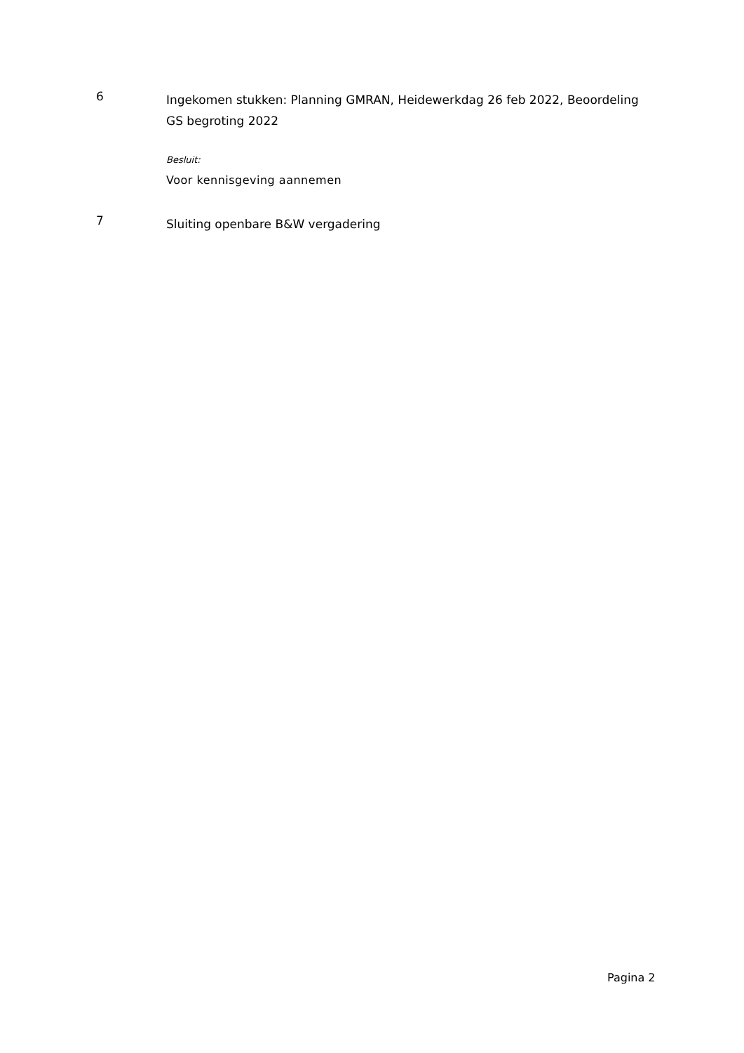6
Ingekomen stukken: Planning GMRAN, Heidewerkdag 26 feb 2022, Beoordeling GS begroting 2022
Besluit:
Voor kennisgeving aannemen
7
Sluiting openbare B&W vergadering
Pagina 2